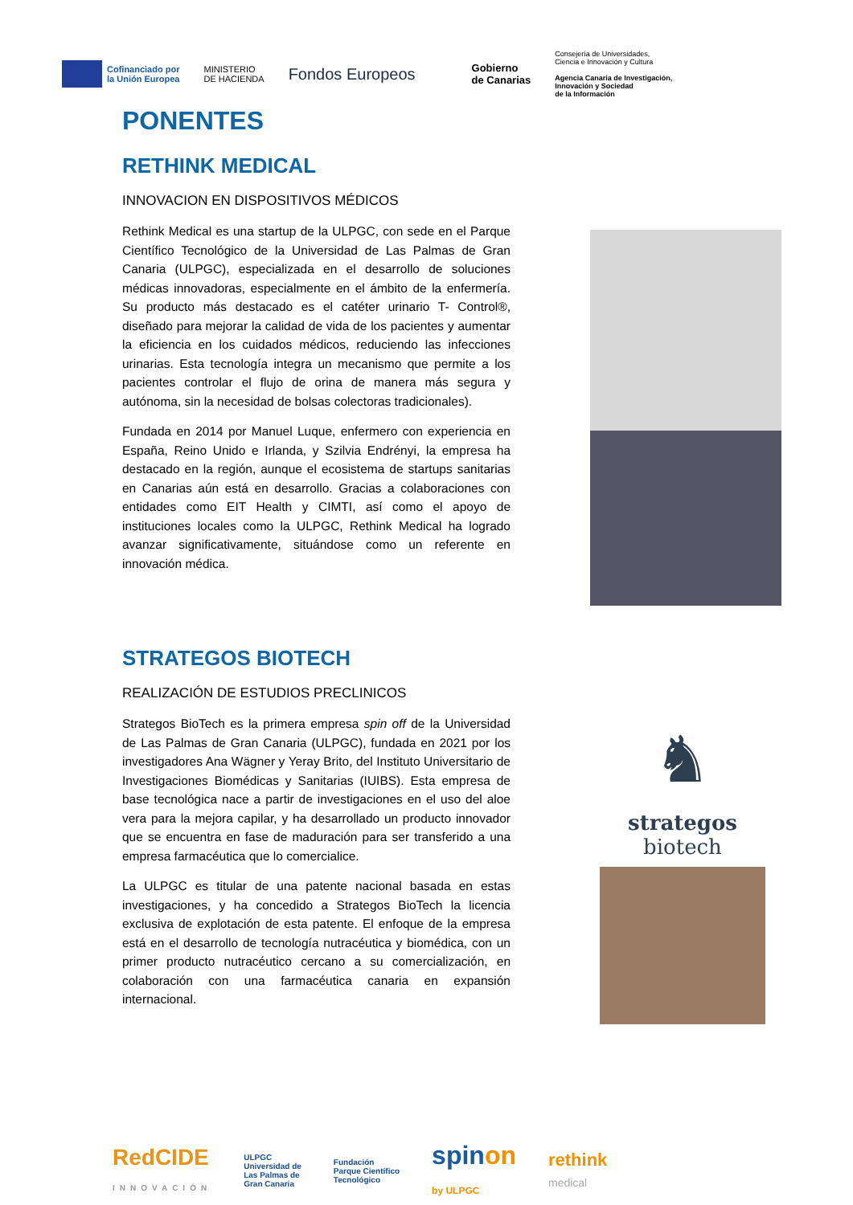Cofinanciado por
la Unión Europea
MINISTERIO
DE HACIENDA
Fondos Europeos
Gobierno
de Canarias
Consejería de Universidades,
Ciencia e Innovación y Cultura
Agencia Canaria de Investigación,
Innovación y Sociedad
de la Información
PONENTES
RETHINK MEDICAL
INNOVACION EN DISPOSITIVOS MÉDICOS
Rethink Medical es una startup de la ULPGC, con sede en el Parque Científico Tecnológico de la Universidad de Las Palmas de Gran Canaria (ULPGC), especializada en el desarrollo de soluciones médicas innovadoras, especialmente en el ámbito de la enfermería. Su producto más destacado es el catéter urinario T- Control®, diseñado para mejorar la calidad de vida de los pacientes y aumentar la eficiencia en los cuidados médicos, reduciendo las infecciones urinarias. Esta tecnología integra un mecanismo que permite a los pacientes controlar el flujo de orina de manera más segura y autónoma, sin la necesidad de bolsas colectoras tradicionales).
Fundada en 2014 por Manuel Luque, enfermero con experiencia en España, Reino Unido e Irlanda, y Szilvia Endrényi, la empresa ha destacado en la región, aunque el ecosistema de startups sanitarias en Canarias aún está en desarrollo. Gracias a colaboraciones con entidades como EIT Health y CIMTI, así como el apoyo de instituciones locales como la ULPGC, Rethink Medical ha logrado avanzar significativamente, situándose como un referente en innovación médica.
STRATEGOS BIOTECH
REALIZACIÓN DE ESTUDIOS PRECLINICOS
Strategos BioTech es la primera empresa spin off de la Universidad de Las Palmas de Gran Canaria (ULPGC), fundada en 2021 por los investigadores Ana Wägner y Yeray Brito, del Instituto Universitario de Investigaciones Biomédicas y Sanitarias (IUIBS). Esta empresa de base tecnológica nace a partir de investigaciones en el uso del aloe vera para la mejora capilar, y ha desarrollado un producto innovador que se encuentra en fase de maduración para ser transferido a una empresa farmacéutica que lo comercialice.
La ULPGC es titular de una patente nacional basada en estas investigaciones, y ha concedido a Strategos BioTech la licencia exclusiva de explotación de esta patente. El enfoque de la empresa está en el desarrollo de tecnología nutracéutica y biomédica, con un primer producto nutracéutico cercano a su comercialización, en colaboración con una farmacéutica canaria en expansión internacional.
♞
strategos
biotech
RedCIDE
INNOVACIÓN
ULPGC
Universidad de
Las Palmas de
Gran Canaria
Fundación
Parque Científico
Tecnológico
spinon
by ULPGC
rethink
medical